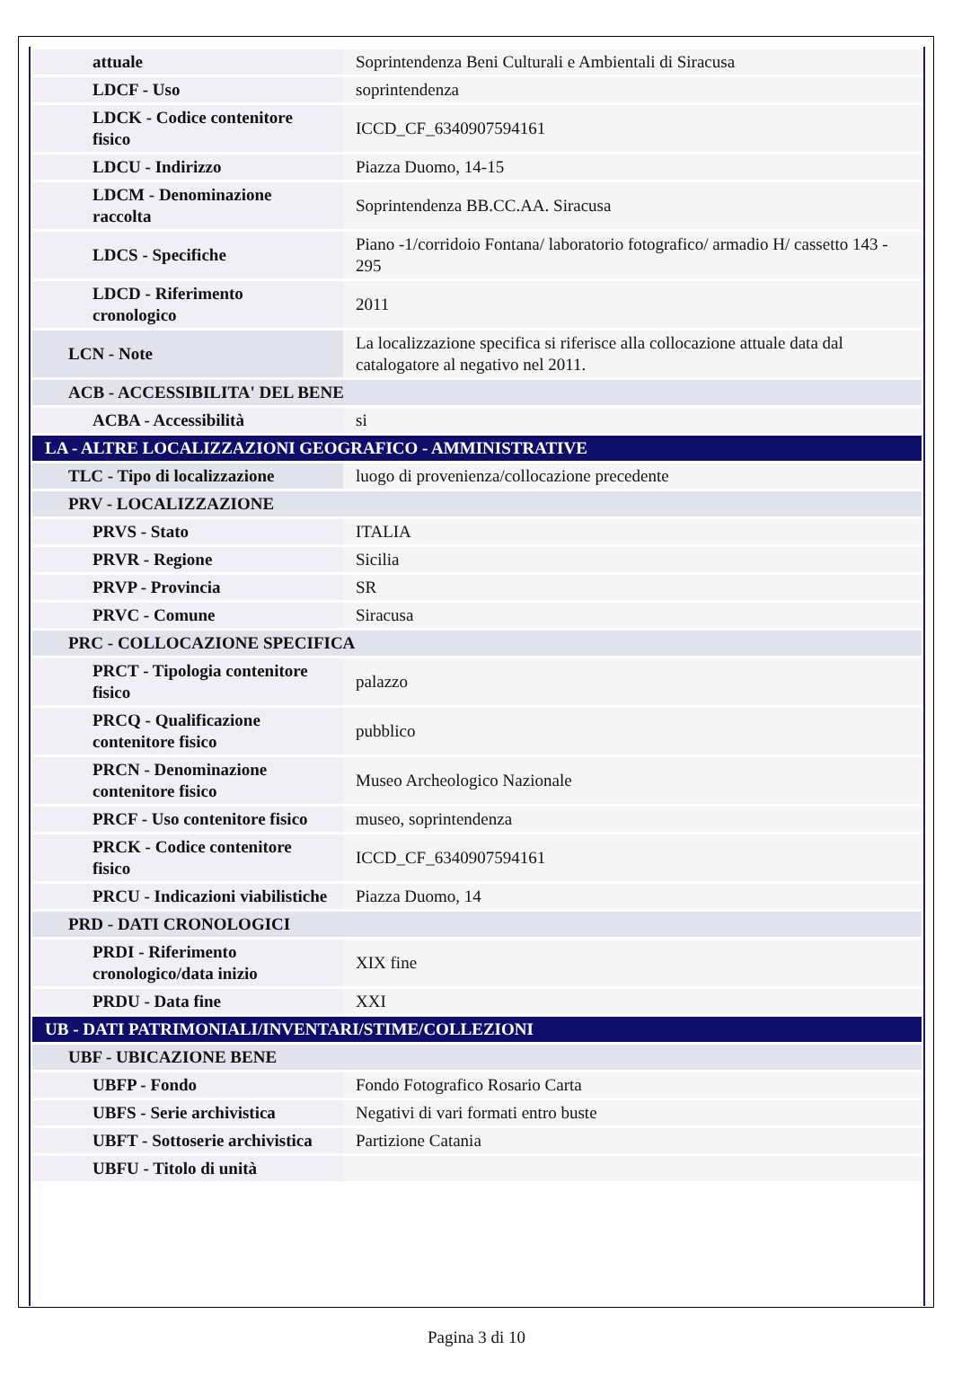| attuale | Soprintendenza Beni Culturali e Ambientali di Siracusa |
| LDCF - Uso | soprintendenza |
| LDCK - Codice contenitore fisico | ICCD_CF_6340907594161 |
| LDCU - Indirizzo | Piazza Duomo, 14-15 |
| LDCM - Denominazione raccolta | Soprintendenza BB.CC.AA. Siracusa |
| LDCS - Specifiche | Piano -1/corridoio Fontana/ laboratorio fotografico/ armadio H/ cassetto 143 - 295 |
| LDCD - Riferimento cronologico | 2011 |
| LCN - Note | La localizzazione specifica si riferisce alla collocazione attuale data dal catalogatore al negativo nel 2011. |
| ACB - ACCESSIBILITA' DEL BENE | |
| ACBA - Accessibilità | si |
| LA - ALTRE LOCALIZZAZIONI GEOGRAFICO - AMMINISTRATIVE | |
| TLC - Tipo di localizzazione | luogo di provenienza/collocazione precedente |
| PRV - LOCALIZZAZIONE | |
| PRVS - Stato | ITALIA |
| PRVR - Regione | Sicilia |
| PRVP - Provincia | SR |
| PRVC - Comune | Siracusa |
| PRC - COLLOCAZIONE SPECIFICA | |
| PRCT - Tipologia contenitore fisico | palazzo |
| PRCQ - Qualificazione contenitore fisico | pubblico |
| PRCN - Denominazione contenitore fisico | Museo Archeologico Nazionale |
| PRCF - Uso contenitore fisico | museo, soprintendenza |
| PRCK - Codice contenitore fisico | ICCD_CF_6340907594161 |
| PRCU - Indicazioni viabilistiche | Piazza Duomo, 14 |
| PRD - DATI CRONOLOGICI | |
| PRDI - Riferimento cronologico/data inizio | XIX fine |
| PRDU - Data fine | XXI |
| UB - DATI PATRIMONIALI/INVENTARI/STIME/COLLEZIONI | |
| UBF - UBICAZIONE BENE | |
| UBFP - Fondo | Fondo Fotografico Rosario Carta |
| UBFS - Serie archivistica | Negativi di vari formati entro buste |
| UBFT - Sottoserie archivistica | Partizione Catania |
| UBFU - Titolo di unità | |
Pagina 3 di 10